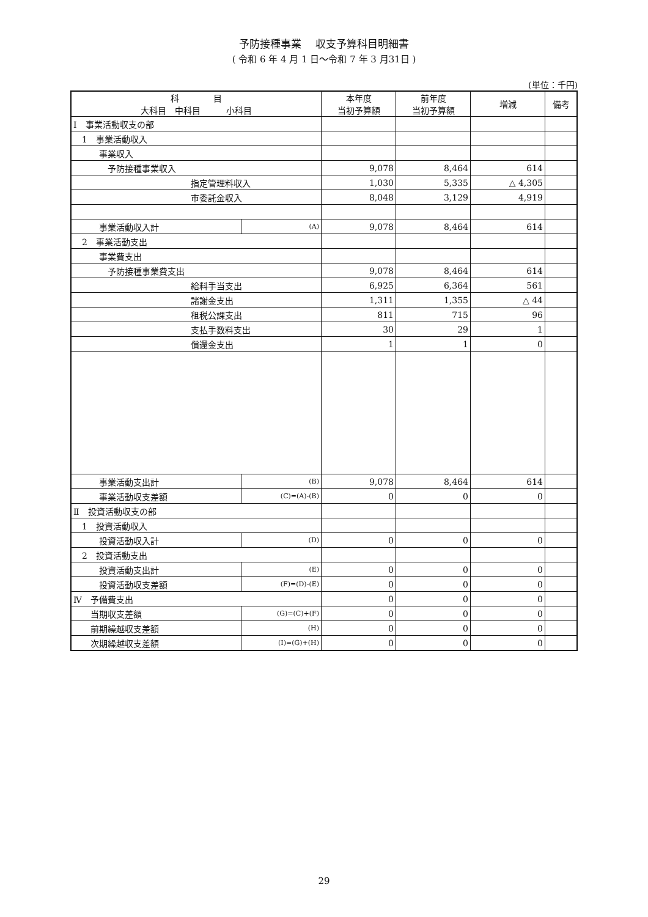予防接種事業　 収支予算科目明細書
( 令和 6 年 4 月 1 日～令和 7 年 3 月31日 )
(単位：千円)
| 科 目 大科目 中科目 小科目 | | 本年度 当初予算額 | 前年度 当初予算額 | 増減 | 備考 |
| --- | --- | --- | --- | --- | --- |
| Ⅰ 事業活動収支の部 | | | | | |
| 1 事業活動収入 | | | | | |
| 事業収入 | | | | | |
| 予防接種事業収入 | | 9,078 | 8,464 | 614 | |
| 指定管理料収入 | | 1,030 | 5,335 | △ 4,305 | |
| 市委託金収入 | | 8,048 | 3,129 | 4,919 | |
| 事業活動収入計 | (A) | 9,078 | 8,464 | 614 | |
| 2 事業活動支出 | | | | | |
| 事業費支出 | | | | | |
| 予防接種事業費支出 | | 9,078 | 8,464 | 614 | |
| 給料手当支出 | | 6,925 | 6,364 | 561 | |
| 諸謝金支出 | | 1,311 | 1,355 | △ 44 | |
| 租税公課支出 | | 811 | 715 | 96 | |
| 支払手数料支出 | | 30 | 29 | 1 | |
| 償還金支出 | | 1 | 1 | 0 | |
| 事業活動支出計 | (B) | 9,078 | 8,464 | 614 | |
| 事業活動収支差額 | (C)=(A)-(B) | 0 | 0 | 0 | |
| Ⅱ 投資活動収支の部 | | | | | |
| 1 投資活動収入 | | | | | |
| 投資活動収入計 | (D) | 0 | 0 | 0 | |
| 2 投資活動支出 | | | | | |
| 投資活動支出計 | (E) | 0 | 0 | 0 | |
| 投資活動収支差額 | (F)=(D)-(E) | 0 | 0 | 0 | |
| Ⅳ 予備費支出 | | 0 | 0 | 0 | |
| 当期収支差額 | (G)=(C)+(F) | 0 | 0 | 0 | |
| 前期繰越収支差額 | (H) | 0 | 0 | 0 | |
| 次期繰越収支差額 | (I)=(G)+(H) | 0 | 0 | 0 | |
29